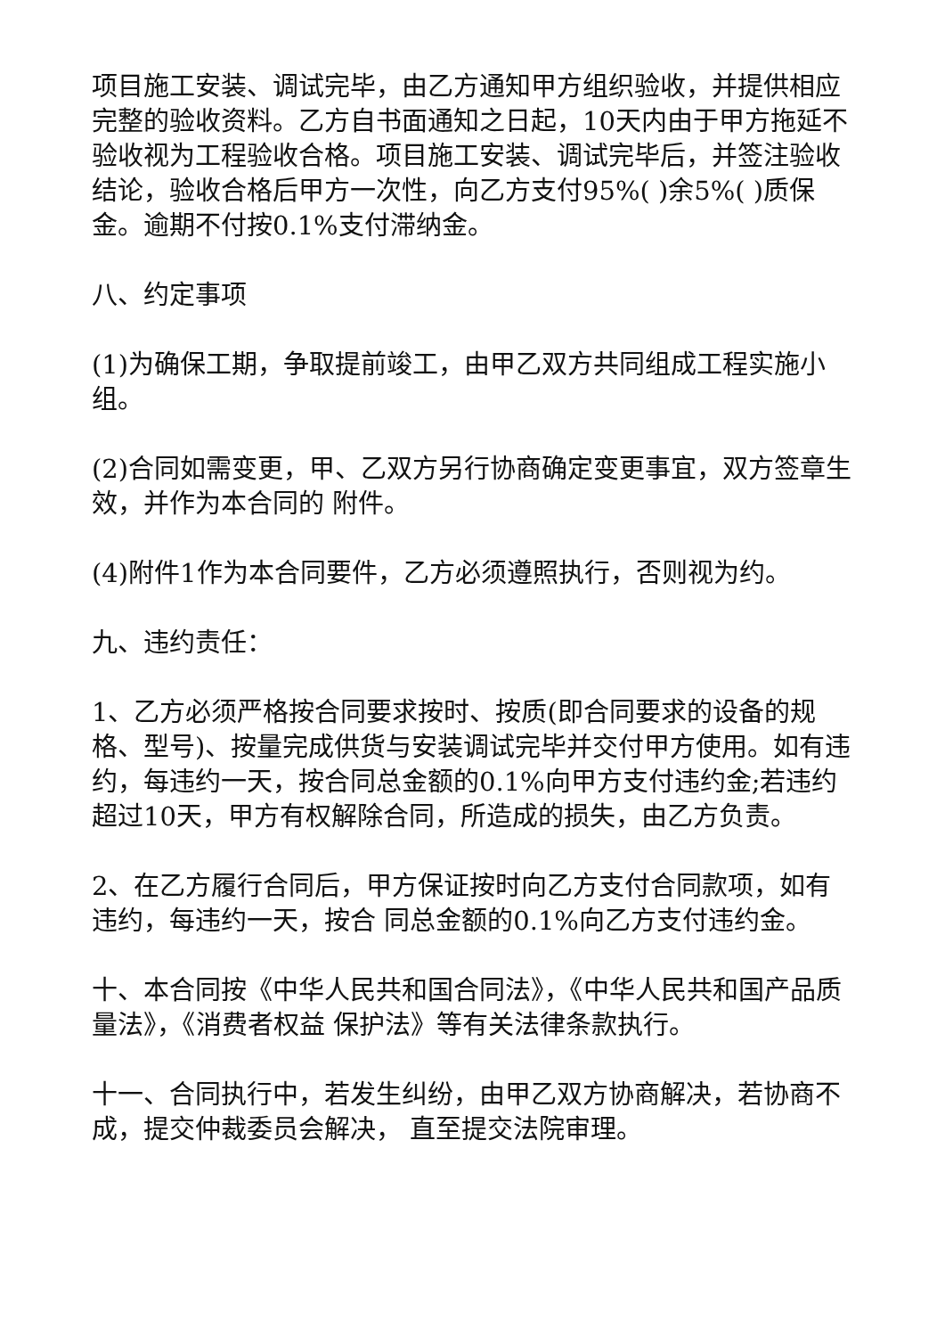项目施工安装、调试完毕，由乙方通知甲方组织验收，并提供相应完整的验收资料。乙方自书面通知之日起，10天内由于甲方拖延不验收视为工程验收合格。项目施工安装、调试完毕后，并签注验收结论，验收合格后甲方一次性，向乙方支付95%( )余5%( )质保金。逾期不付按0.1%支付滞纳金。
八、约定事项
(1)为确保工期，争取提前竣工，由甲乙双方共同组成工程实施小组。
(2)合同如需变更，甲、乙双方另行协商确定变更事宜，双方签章生效，并作为本合同的 附件。
(4)附件1作为本合同要件，乙方必须遵照执行，否则视为约。
九、违约责任：
1、乙方必须严格按合同要求按时、按质(即合同要求的设备的规格、型号)、按量完成供货与安装调试完毕并交付甲方使用。如有违约，每违约一天，按合同总金额的0.1%向甲方支付违约金;若违约超过10天，甲方有权解除合同，所造成的损失，由乙方负责。
2、在乙方履行合同后，甲方保证按时向乙方支付合同款项，如有违约，每违约一天，按合 同总金额的0.1%向乙方支付违约金。
十、本合同按《中华人民共和国合同法》，《中华人民共和国产品质量法》，《消费者权益 保护法》等有关法律条款执行。
十一、合同执行中，若发生纠纷，由甲乙双方协商解决，若协商不成，提交仲裁委员会解决， 直至提交法院审理。